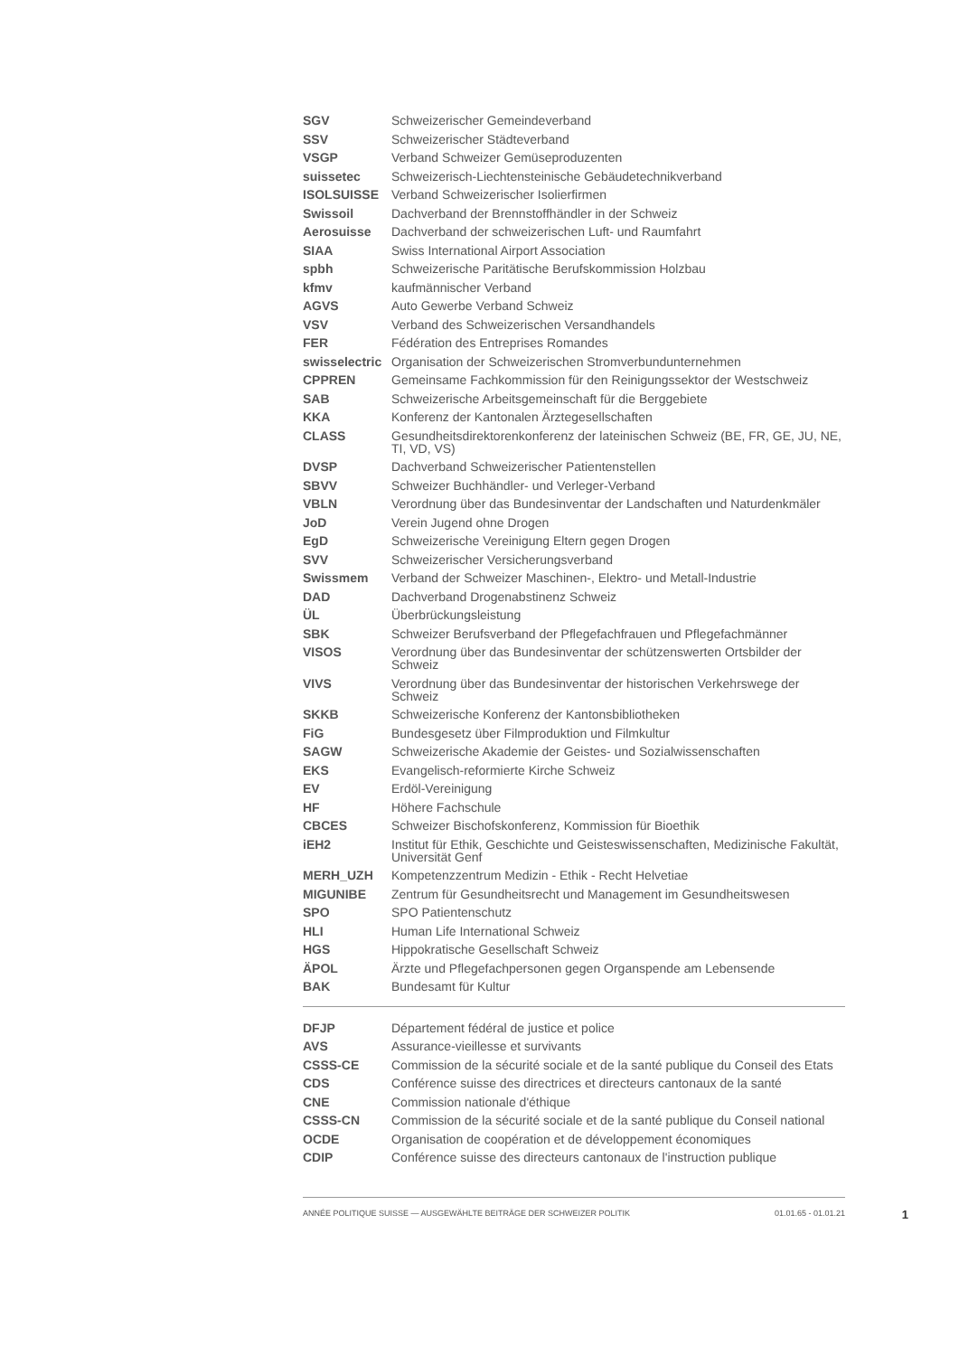| SGV | Schweizerischer Gemeindeverband |
| SSV | Schweizerischer Städteverband |
| VSGP | Verband Schweizer Gemüseproduzenten |
| suissetec | Schweizerisch-Liechtensteinische Gebäudetechnikverband |
| ISOLSUISSE | Verband Schweizerischer Isolierfirmen |
| Swissoil | Dachverband der Brennstoffhändler in der Schweiz |
| Aerosuisse | Dachverband der schweizerischen Luft- und Raumfahrt |
| SIAA | Swiss International Airport Association |
| spbh | Schweizerische Paritätische Berufskommission Holzbau |
| kfmv | kaufmännischer Verband |
| AGVS | Auto Gewerbe Verband Schweiz |
| VSV | Verband des Schweizerischen Versandhandels |
| FER | Fédération des Entreprises Romandes |
| swisselectric | Organisation der Schweizerischen Stromverbundunternehmen |
| CPPREN | Gemeinsame Fachkommission für den Reinigungssektor der Westschweiz |
| SAB | Schweizerische Arbeitsgemeinschaft für die Berggebiete |
| KKA | Konferenz der Kantonalen Ärztegesellschaften |
| CLASS | Gesundheitsdirektorenkonferenz der lateinischen Schweiz (BE, FR, GE, JU, NE, TI, VD, VS) |
| DVSP | Dachverband Schweizerischer Patientenstellen |
| SBVV | Schweizer Buchhändler- und Verleger-Verband |
| VBLN | Verordnung über das Bundesinventar der Landschaften und Naturdenkmäler |
| JoD | Verein Jugend ohne Drogen |
| EgD | Schweizerische Vereinigung Eltern gegen Drogen |
| SVV | Schweizerischer Versicherungsverband |
| Swissmem | Verband der Schweizer Maschinen-, Elektro- und Metall-Industrie |
| DAD | Dachverband Drogenabstinenz Schweiz |
| ÜL | Überbrückungsleistung |
| SBK | Schweizer Berufsverband der Pflegefachfrauen und Pflegefachmänner |
| VISOS | Verordnung über das Bundesinventar der schützenswerten Ortsbilder der Schweiz |
| VIVS | Verordnung über das Bundesinventar der historischen Verkehrswege der Schweiz |
| SKKB | Schweizerische Konferenz der Kantonsbibliotheken |
| FiG | Bundesgesetz über Filmproduktion und Filmkultur |
| SAGW | Schweizerische Akademie der Geistes- und Sozialwissenschaften |
| EKS | Evangelisch-reformierte Kirche Schweiz |
| EV | Erdöl-Vereinigung |
| HF | Höhere Fachschule |
| CBCES | Schweizer Bischofskonferenz, Kommission für Bioethik |
| iEH2 | Institut für Ethik, Geschichte und Geisteswissenschaften, Medizinische Fakultät, Universität Genf |
| MERH_UZH | Kompetenzzentrum Medizin - Ethik - Recht Helvetiae |
| MIGUNIBE | Zentrum für Gesundheitsrecht und Management im Gesundheitswesen |
| SPO | SPO Patientenschutz |
| HLI | Human Life International Schweiz |
| HGS | Hippokratische Gesellschaft Schweiz |
| ÄPOL | Ärzte und Pflegefachpersonen gegen Organspende am Lebensende |
| BAK | Bundesamt für Kultur |
| DFJP | Département fédéral de justice et police |
| AVS | Assurance-vieillesse et survivants |
| CSSS-CE | Commission de la sécurité sociale et de la santé publique du Conseil des Etats |
| CDS | Conférence suisse des directrices et directeurs cantonaux de la santé |
| CNE | Commission nationale d'éthique |
| CSSS-CN | Commission de la sécurité sociale et de la santé publique du Conseil national |
| OCDE | Organisation de coopération et de développement économiques |
| CDIP | Conférence suisse des directeurs cantonaux de l'instruction publique |
ANNÉE POLITIQUE SUISSE — AUSGEWÄHLTE BEITRÄGE DER SCHWEIZER POLITIK 01.01.65 - 01.01.21
1